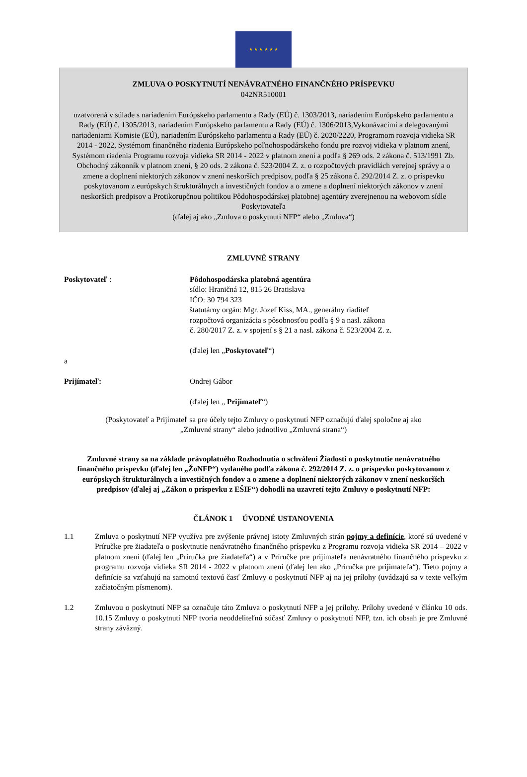★ ★ ★ ★ ★ ★
ZMLUVA O POSKYTNUTÍ NENÁVRATNÉHO FINANČNÉHO PRÍSPEVKU
042NR510001
uzatvorená v súlade s nariadením Európskeho parlamentu a Rady (EÚ) č. 1303/2013, nariadením Európskeho parlamentu a Rady (EÚ) č. 1305/2013, nariadením Európskeho parlamentu a Rady (EÚ) č. 1306/2013,Vykonávacími a delegovanými nariadeniami Komisie (EÚ), nariadením Európskeho parlamentu a Rady (EÚ) č. 2020/2220, Programom rozvoja vidieka SR 2014 - 2022, Systémom finančného riadenia Európskeho poľnohospodárskeho fondu pre rozvoj vidieka v platnom znení, Systémom riadenia Programu rozvoja vidieka SR 2014 - 2022 v platnom znení a podľa § 269 ods. 2 zákona č. 513/1991 Zb. Obchodný zákonník v platnom znení, § 20 ods. 2 zákona č. 523/2004 Z. z. o rozpočtových pravidlách verejnej správy a o zmene a doplnení niektorých zákonov v znení neskorších predpisov, podľa § 25 zákona č. 292/2014 Z. z. o príspevku poskytovanom z európskych štrukturálnych a investičných fondov a o zmene a doplnení niektorých zákonov v znení neskorších predpisov a Protikorupčnou politikou Pôdohospodárskej platobnej agentúry zverejnenou na webovom sídle Poskytovateľa
(ďalej aj ako „Zmluva o poskytnutí NFP“ alebo „Zmluva“)
ZMLUVNÉ STRANY
Poskytovateľ : Pôdohospodárska platobná agentúra
sídlo: Hraničná 12, 815 26 Bratislava
IČO: 30 794 323
štatutárny orgán: Mgr. Jozef Kiss, MA., generálny riaditeľ
rozpočtová organizácia s pôsobnosťou podľa § 9 a nasl. zákona
č. 280/2017 Z. z. v spojení s § 21 a nasl. zákona č. 523/2004 Z. z.
(ďalej len „Poskytovateľ“)
a
Prijímateľ: Ondrej Gábor
(ďalej len „ Prijímateľ“)
(Poskytovateľ a Prijímateľ sa pre účely tejto Zmluvy o poskytnutí NFP označujú ďalej spoločne aj ako
„Zmluvné strany“ alebo jednotlivo „Zmluvná strana“)
Zmluvné strany sa na základe právoplatného Rozhodnutia o schválení Žiadosti o poskytnutie nenávratného finančného príspevku (ďalej len „ŽoNFP“) vydaného podľa zákona č. 292/2014 Z. z. o príspevku poskytovanom z európskych štrukturálnych a investičných fondov a o zmene a doplnení niektorých zákonov v znení neskorších predpisov (ďalej aj „Zákon o príspevku z EŠIF“) dohodli na uzavretí tejto Zmluvy o poskytnutí NFP:
ČLÁNOK 1 ÚVODNÉ USTANOVENIA
1.1 Zmluva o poskytnutí NFP využíva pre zvýšenie právnej istoty Zmluvných strán pojmy a definície, ktoré sú uvedené v Príručke pre žiadateľa o poskytnutie nenávratného finančného príspevku z Programu rozvoja vidieka SR 2014 – 2022 v platnom znení (ďalej len „Príručka pre žiadateľa“) a v Príručke pre prijímateľa nenávratného finančného príspevku z programu rozvoja vidieka SR 2014 - 2022 v platnom znení (ďalej len ako „Príručka pre prijímateľa“). Tieto pojmy a definície sa vzťahujú na samotnú textovú časť Zmluvy o poskytnutí NFP aj na jej prílohy (uvádzajú sa v texte veľkým začiatočným písmenom).
1.2 Zmluvou o poskytnutí NFP sa označuje táto Zmluva o poskytnutí NFP a jej prílohy. Prílohy uvedené v článku 10 ods. 10.15 Zmluvy o poskytnutí NFP tvoria neoddeliteľnú súčasť Zmluvy o poskytnutí NFP, tzn. ich obsah je pre Zmluvné strany záväzný.